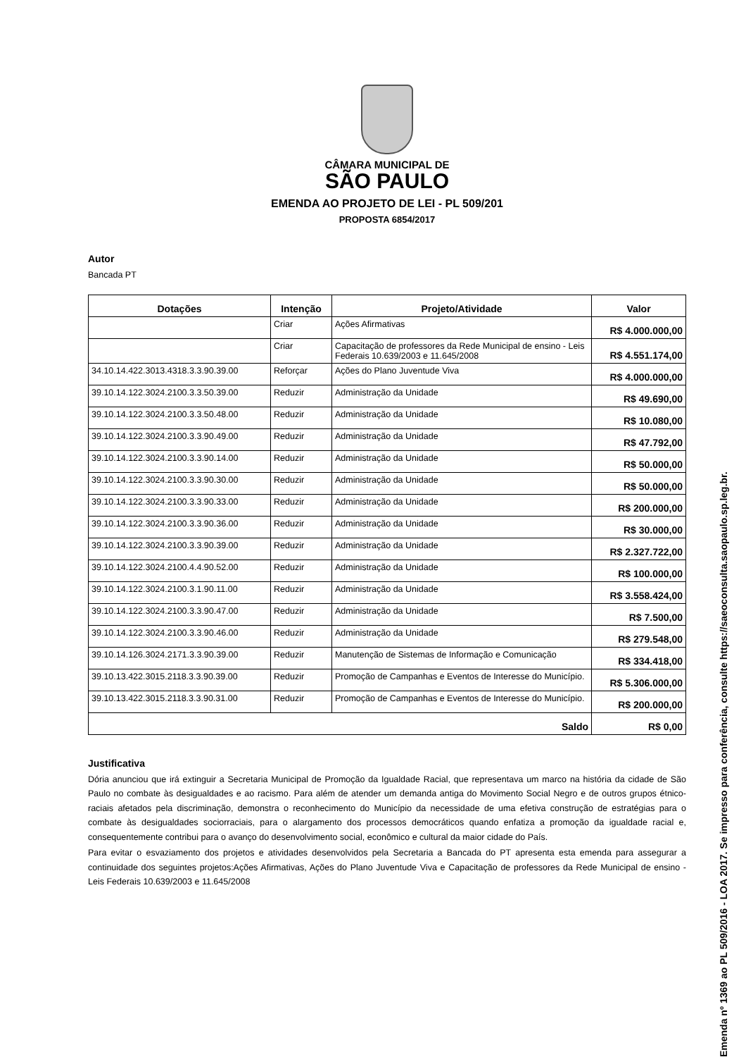CÂMARA MUNICIPAL DE
SÃO PAULO
EMENDA AO PROJETO DE LEI - PL 509/201
PROPOSTA 6854/2017
Autor
Bancada PT
| Dotações | Intenção | Projeto/Atividade | Valor |
| --- | --- | --- | --- |
| | Criar | Ações Afirmativas | R$ 4.000.000,00 |
| | Criar | Capacitação de professores da Rede Municipal de ensino - Leis Federais 10.639/2003 e 11.645/2008 | R$ 4.551.174,00 |
| 34.10.14.422.3013.4318.3.3.90.39.00 | Reforçar | Ações do Plano Juventude Viva | R$ 4.000.000,00 |
| 39.10.14.122.3024.2100.3.3.50.39.00 | Reduzir | Administração da Unidade | R$ 49.690,00 |
| 39.10.14.122.3024.2100.3.3.50.48.00 | Reduzir | Administração da Unidade | R$ 10.080,00 |
| 39.10.14.122.3024.2100.3.3.90.49.00 | Reduzir | Administração da Unidade | R$ 47.792,00 |
| 39.10.14.122.3024.2100.3.3.90.14.00 | Reduzir | Administração da Unidade | R$ 50.000,00 |
| 39.10.14.122.3024.2100.3.3.90.30.00 | Reduzir | Administração da Unidade | R$ 50.000,00 |
| 39.10.14.122.3024.2100.3.3.90.33.00 | Reduzir | Administração da Unidade | R$ 200.000,00 |
| 39.10.14.122.3024.2100.3.3.90.36.00 | Reduzir | Administração da Unidade | R$ 30.000,00 |
| 39.10.14.122.3024.2100.3.3.90.39.00 | Reduzir | Administração da Unidade | R$ 2.327.722,00 |
| 39.10.14.122.3024.2100.4.4.90.52.00 | Reduzir | Administração da Unidade | R$ 100.000,00 |
| 39.10.14.122.3024.2100.3.1.90.11.00 | Reduzir | Administração da Unidade | R$ 3.558.424,00 |
| 39.10.14.122.3024.2100.3.3.90.47.00 | Reduzir | Administração da Unidade | R$ 7.500,00 |
| 39.10.14.122.3024.2100.3.3.90.46.00 | Reduzir | Administração da Unidade | R$ 279.548,00 |
| 39.10.14.126.3024.2171.3.3.90.39.00 | Reduzir | Manutenção de Sistemas de Informação e Comunicação | R$ 334.418,00 |
| 39.10.13.422.3015.2118.3.3.90.39.00 | Reduzir | Promoção de Campanhas e Eventos de Interesse do Município. | R$ 5.306.000,00 |
| 39.10.13.422.3015.2118.3.3.90.31.00 | Reduzir | Promoção de Campanhas e Eventos de Interesse do Município. | R$ 200.000,00 |
| Saldo | | | R$ 0,00 |
Justificativa
Dória anunciou que irá extinguir a Secretaria Municipal de Promoção da Igualdade Racial, que representava um marco na história da cidade de São Paulo no combate às desigualdades e ao racismo. Para além de atender um demanda antiga do Movimento Social Negro e de outros grupos étnico-raciais afetados pela discriminação, demonstra o reconhecimento do Município da necessidade de uma efetiva construção de estratégias para o combate às desigualdades sociorraciais, para o alargamento dos processos democráticos quando enfatiza a promoção da igualdade racial e, consequentemente contribui para o avanço do desenvolvimento social, econômico e cultural da maior cidade do País.
Para evitar o esvaziamento dos projetos e atividades desenvolvidos pela Secretaria a Bancada do PT apresenta esta emenda para assegurar a continuidade dos seguintes projetos:Ações Afirmativas, Ações do Plano Juventude Viva e Capacitação de professores da Rede Municipal de ensino - Leis Federais 10.639/2003 e 11.645/2008
Emenda nº 1369 ao PL 509/2016 - LOA 2017. Se impresso para conferência, consulte https://saeoconsulta.saopaulo.sp.leg.br.